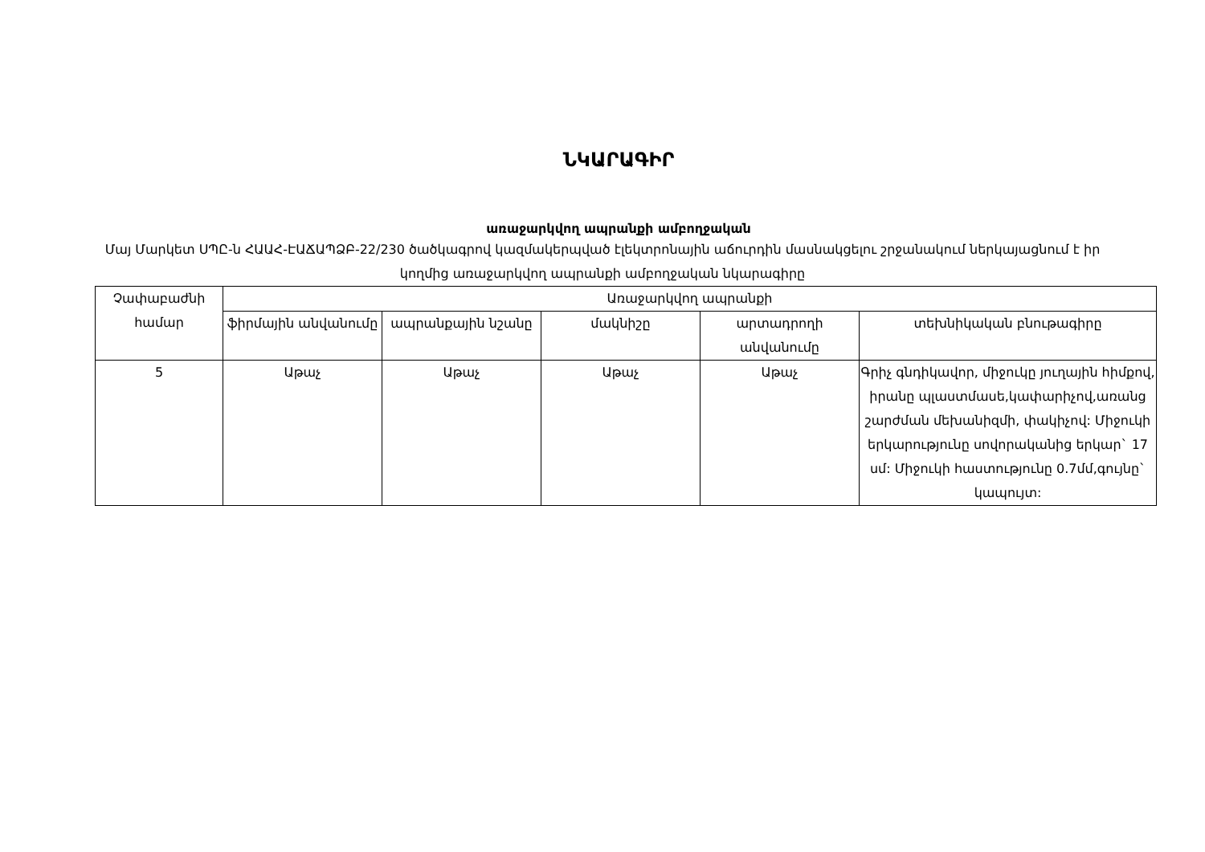ՆԿԱՐԱԳԻՐ
առաջարկվող ապրանքի ամբողջական
Մայ Մարկետ ՍՊԸ-ն ՀԱԱՀ-ԷԱՃԱՊՁԲ-22/230 ծածկագրով կազմակերպված էլեկտրոնային աճուրդին մասնակցելու շրջանակում ներկայացնում է իր կողմից առաջարկվող ապրանքի ամբողջական նկարագիրը
| Չափաբաժնի համար | Առաջարկվող ապրանքի | | | | |
| --- | --- | --- | --- | --- | --- |
| | ֆիրմային անվանումը | ապրանքային նշանը | մակնիշը | արտադրողի անվանումը | տեխնիկական բնութագիրը |
| 5 | Աթաչ | Աթաչ | Աթաչ | Աթաչ | Գրիչ գնդիկավոր, միջուկը յուղային հիմքով, իրանը պլաստմասե,կափարիչով,առանց շարժման մեխանիզմի, փակիչով: Միջուկի երկարությունը սովորականից երկար` 17 սմ: Միջուկի հաստությունը 0.7մմ,գույնը` կապույտ: |